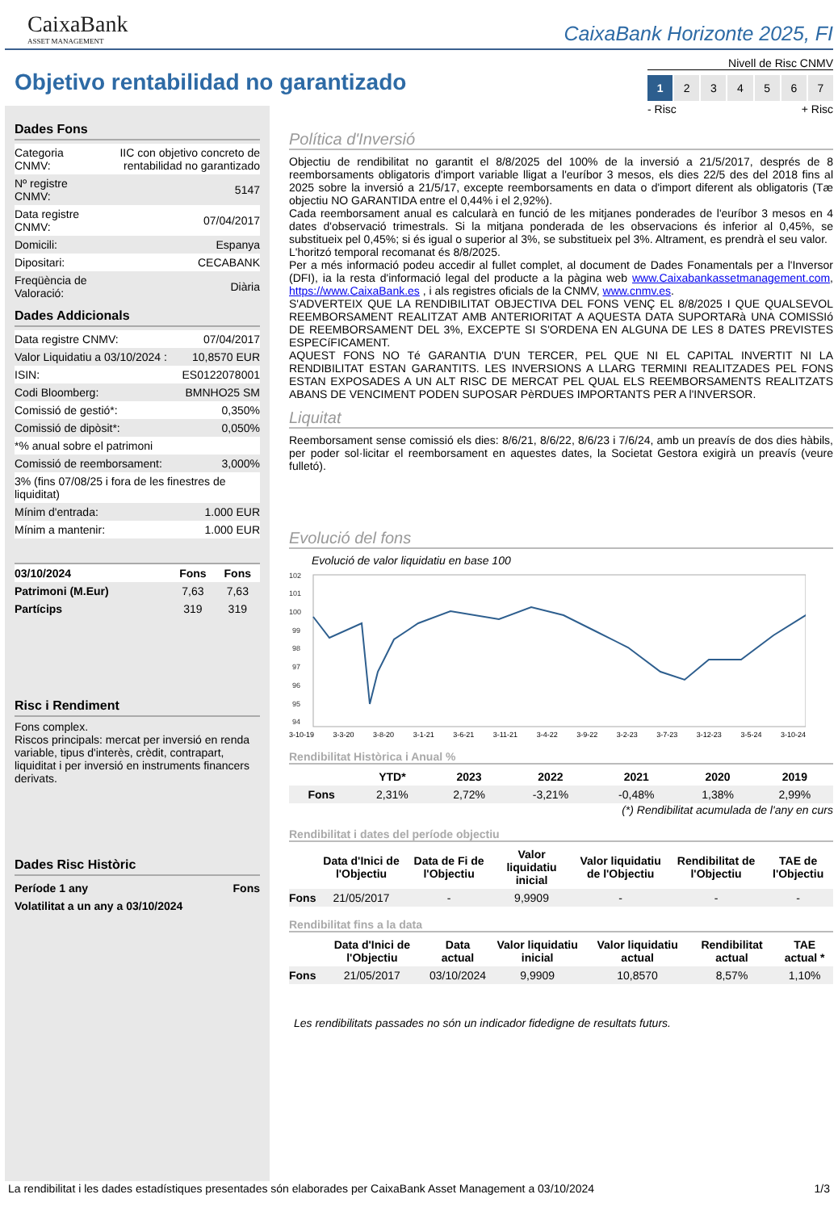CaixaBank
ASSET MANAGEMENT
CaixaBank Horizonte 2025, FI
Objetivo rentabilidad no garantizado
Nivell de Risc CNMV
1 234567
- Risc + Risc
Dades Fons
| Categoria CNMV: | IIC con objetivo concreto de rentabilidad no garantizado |
| Nº registre CNMV: | 5147 |
| Data registre CNMV: | 07/04/2017 |
| Domicili: | Espanya |
| Dipositari: | CECABANK |
| Freqüència de Valoració: | Diària |
Dades Addicionals
| Data registre CNMV: | 07/04/2017 |
| Valor Liquidatiu a 03/10/2024 : | 10,8570 EUR |
| ISIN: | ES0122078001 |
| Codi Bloomberg: | BMNHO25 SM |
| Comissió de gestió*: | 0,350% |
| Comissió de dipòsit*: | 0,050% |
| *% anual sobre el patrimoni | |
| Comissió de reemborsament: | 3,000% |
| 3% (fins 07/08/25 i fora de les finestres de liquiditat) | |
| Mínim d'entrada: | 1.000 EUR |
| Mínim a mantenir: | 1.000 EUR |
| 03/10/2024 | Fons | Fons |
| --- | --- | --- |
| Patrimoni (M.Eur) | 7,63 | 7,63 |
| Partícips | 319 | 319 |
Risc i Rendiment
Fons complex.
Riscos principals: mercat per inversió en renda variable, tipus d'interès, crèdit, contrapart, liquiditat i per inversió en instruments financers derivats.
Dades Risc Històric
| Període 1 any | Fons |
| --- | --- |
| Volatilitat a un any a 03/10/2024 | |
Política d'Inversió
Objectiu de rendibilitat no garantit el 8/8/2025 del 100% de la inversió a 21/5/2017, després de 8 reemborsaments obligatoris d'import variable lligat a l'euríbor 3 mesos, els dies 22/5 des del 2018 fins al 2025 sobre la inversió a 21/5/17, excepte reemborsaments en data o d'import diferent als obligatoris (Tæ objectiu NO GARANTIDA entre el 0,44% i el 2,92%).
Cada reemborsament anual es calcularà en funció de les mitjanes ponderades de l'euríbor 3 mesos en 4 dates d'observació trimestrals. Si la mitjana ponderada de les observacions és inferior al 0,45%, se substitueix pel 0,45%; si és igual o superior al 3%, se substitueix pel 3%. Altrament, es prendrà el seu valor.
L'horitzó temporal recomanat és 8/8/2025.
Per a més informació podeu accedir al fullet complet, al document de Dades Fonamentals per a l'Inversor (DFI), ia la resta d'informació legal del producte a la pàgina web www.Caixabankassetmanagement.com, https://www.CaixaBank.es , i als registres oficials de la CNMV, www.cnmv.es.
S'ADVERTEIX QUE LA RENDIBILITAT OBJECTIVA DEL FONS VENÇ EL 8/8/2025 I QUE QUALSEVOL REEMBORSAMENT REALITZAT AMB ANTERIORITAT A AQUESTA DATA SUPORTARà UNA COMISSIó DE REEMBORSAMENT DEL 3%, EXCEPTE SI S'ORDENA EN ALGUNA DE LES 8 DATES PREVISTES ESPECíFICAMENT.
AQUEST FONS NO Té GARANTIA D'UN TERCER, PEL QUE NI EL CAPITAL INVERTIT NI LA RENDIBILITAT ESTAN GARANTITS. LES INVERSIONS A LLARG TERMINI REALITZADES PEL FONS ESTAN EXPOSADES A UN ALT RISC DE MERCAT PEL QUAL ELS REEMBORSAMENTS REALITZATS ABANS DE VENCIMENT PODEN SUPOSAR PèRDUES IMPORTANTS PER A l'INVERSOR.
Liquitat
Reemborsament sense comissió els dies: 8/6/21, 8/6/22, 8/6/23 i 7/6/24, amb un preavís de dos dies hàbils, per poder sol·licitar el reemborsament en aquestes dates, la Societat Gestora exigirà un preavís (veure fulletó).
Evolució del fons
Evolució de valor liquidatiu en base 100
102
101
100
99
98
97
96
95
94
3-10-19 3-3-20 3-8-20 3-1-21 3-6-21 3-11-21 3-4-22 3-9-22 3-2-23 3-7-23 3-12-23 3-5-24 3-10-24
Rendibilitat Històrica i Anual %
| | YTD* | 2023 | 2022 | 2021 | 2020 | 2019 |
| --- | --- | --- | --- | --- | --- | --- |
| Fons | 2,31% | 2,72% | -3,21% | -0,48% | 1,38% | 2,99% |
(*) Rendibilitat acumulada de l'any en curs
Rendibilitat i dates del període objectiu
| | Data d'Inici de l'Objectiu | Data de Fi de l'Objectiu | Valor liquidatiu inicial | Valor liquidatiu de l'Objectiu | Rendibilitat de l'Objectiu | TAE de l'Objectiu |
| --- | --- | --- | --- | --- | --- | --- |
| Fons | 21/05/2017 | - | 9,9909 | - | - | - |
Rendibilitat fins a la data
| | Data d'Inici de l'Objectiu | Data actual | Valor liquidatiu inicial | Valor liquidatiu actual | Rendibilitat actual | TAE actual * |
| --- | --- | --- | --- | --- | --- | --- |
| Fons | 21/05/2017 | 03/10/2024 | 9,9909 | 10,8570 | 8,57% | 1,10% |
Les rendibilitats passades no són un indicador fidedigne de resultats futurs.
La rendibilitat i les dades estadístiques presentades són elaborades per CaixaBank Asset Management a 03/10/2024 1/3